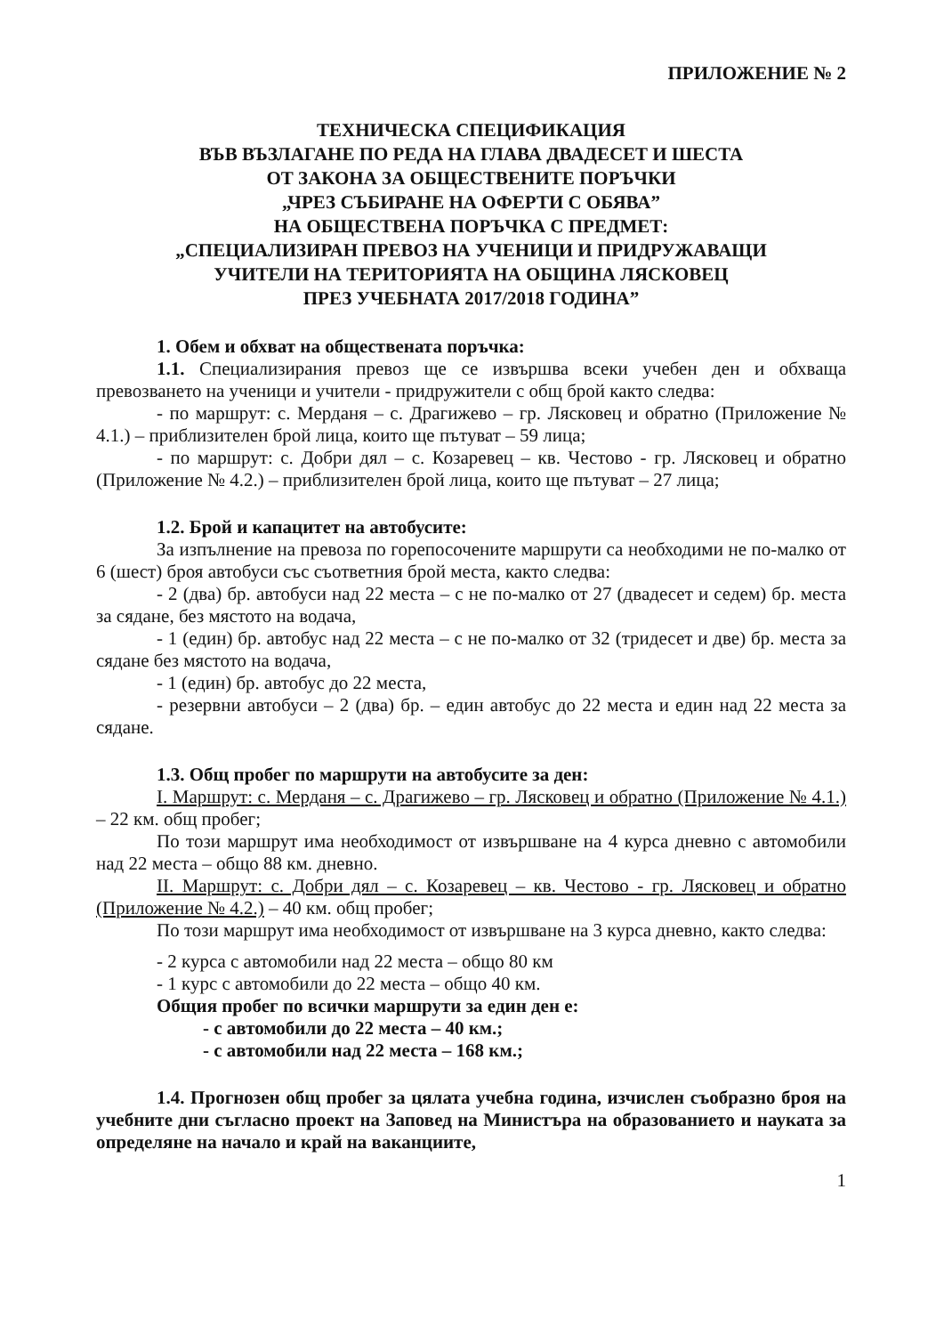ПРИЛОЖЕНИЕ № 2
ТЕХНИЧЕСКА СПЕЦИФИКАЦИЯ
ВЪВ ВЪЗЛАГАНЕ ПО РЕДА НА ГЛАВА ДВАДЕСЕТ И ШЕСТА
ОТ ЗАКОНА ЗА ОБЩЕСТВЕНИТЕ ПОРЪЧКИ
„ЧРЕЗ СЪБИРАНЕ НА ОФЕРТИ С ОБЯВА”
НА ОБЩЕСТВЕНА ПОРЪЧКА С ПРЕДМЕТ:
„СПЕЦИАЛИЗИРАН ПРЕВОЗ НА УЧЕНИЦИ И ПРИДРУЖАВАЩИ
УЧИТЕЛИ НА ТЕРИТОРИЯТА НА ОБЩИНА ЛЯСКОВЕЦ
ПРЕЗ УЧЕБНАТА 2017/2018 ГОДИНА”
1. Обем и обхват на обществената поръчка:
1.1. Специализирания превоз ще се извършва всеки учебен ден и обхваща превозването на ученици и учители - придружители с общ брой както следва:
- по маршрут: с. Мерданя – с. Драгижево – гр. Лясковец и обратно (Приложение № 4.1.) – приблизителен брой лица, които ще пътуват – 59 лица;
- по маршрут: с. Добри дял – с. Козаревец – кв. Честово - гр. Лясковец и обратно (Приложение № 4.2.) – приблизителен брой лица, които ще пътуват – 27 лица;
1.2. Брой и капацитет на автобусите:
За изпълнение на превоза по горепосочените маршрути са необходими не по-малко от 6 (шест) броя автобуси със съответния брой места, както следва:
- 2 (два) бр. автобуси над 22 места – с не по-малко от 27 (двадесет и седем) бр. места за сядане, без мястото на водача,
- 1 (един) бр. автобус над 22 места – с не по-малко от 32 (тридесет и две) бр. места за сядане без мястото на водача,
- 1 (един) бр. автобус до 22 места,
- резервни автобуси – 2 (два) бр. – един автобус до 22 места и един над 22 места за сядане.
1.3. Общ пробег по маршрути на автобусите за ден:
I. Маршрут: с. Мерданя – с. Драгижево – гр. Лясковец и обратно (Приложение № 4.1.) – 22 км. общ пробег;
По този маршрут има необходимост от извършване на 4 курса дневно с автомобили над 22 места – общо 88 км. дневно.
II. Маршрут: с. Добри дял – с. Козаревец – кв. Честово - гр. Лясковец и обратно (Приложение № 4.2.) – 40 км. общ пробег;
По този маршрут има необходимост от извършване на 3 курса дневно, както следва:
- 2 курса с автомобили над 22 места – общо 80 км
- 1 курс с автомобили до 22 места – общо 40 км.
Общия пробег по всички маршрути за един ден е:
- с автомобили до 22 места – 40 км.;
- с автомобили над 22 места – 168 км.;
1.4. Прогнозен общ пробег за цялата учебна година, изчислен съобразно броя на учебните дни съгласно проект на Заповед на Министъра на образованието и науката за определяне на начало и край на ваканциите,
1